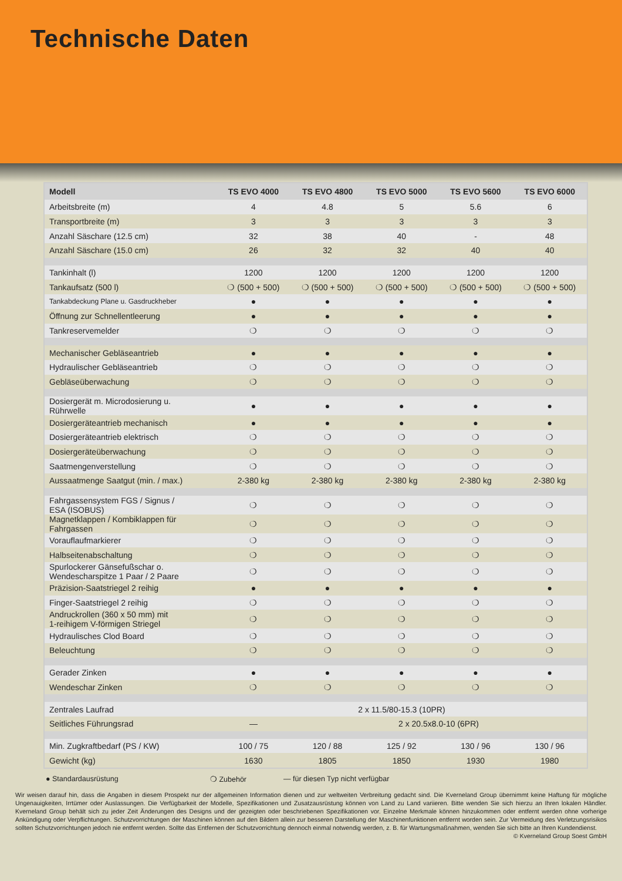Technische Daten
| Modell | TS EVO 4000 | TS EVO 4800 | TS EVO 5000 | TS EVO 5600 | TS EVO 6000 |
| --- | --- | --- | --- | --- | --- |
| Arbeitsbreite (m) | 4 | 4.8 | 5 | 5.6 | 6 |
| Transportbreite (m) | 3 | 3 | 3 | 3 | 3 |
| Anzahl Säschare (12.5 cm) | 32 | 38 | 40 | - | 48 |
| Anzahl Säschare (15.0 cm) | 26 | 32 | 32 | 40 | 40 |
| Tankinhalt (l) | 1200 | 1200 | 1200 | 1200 | 1200 |
| Tankaufsatz (500 l) | ❍ (500 + 500) | ❍ (500 + 500) | ❍ (500 + 500) | ❍ (500 + 500) | ❍ (500 + 500) |
| Tankabdeckung Plane u. Gasdruckheber | ● | ● | ● | ● | ● |
| Öffnung zur Schnellentleerung | ● | ● | ● | ● | ● |
| Tankreservemelder | ❍ | ❍ | ❍ | ❍ | ❍ |
| Mechanischer Gebläseantrieb | ● | ● | ● | ● | ● |
| Hydraulischer Gebläseantrieb | ❍ | ❍ | ❍ | ❍ | ❍ |
| Gebläseüberwachung | ❍ | ❍ | ❍ | ❍ | ❍ |
| Dosiergerät m. Microdosierung u. Rührwelle | ● | ● | ● | ● | ● |
| Dosiergeräteantrieb mechanisch | ● | ● | ● | ● | ● |
| Dosiergeräteantrieb elektrisch | ❍ | ❍ | ❍ | ❍ | ❍ |
| Dosiergeräteüberwachung | ❍ | ❍ | ❍ | ❍ | ❍ |
| Saatmengenverstellung | ❍ | ❍ | ❍ | ❍ | ❍ |
| Aussaatmenge Saatgut (min. / max.) | 2-380 kg | 2-380 kg | 2-380 kg | 2-380 kg | 2-380 kg |
| Fahrgassensystem FGS / Signus / ESA (ISOBUS) | ❍ | ❍ | ❍ | ❍ | ❍ |
| Magnetklappen / Kombiklappen für Fahrgassen | ❍ | ❍ | ❍ | ❍ | ❍ |
| Vorauflaufmarkierer | ❍ | ❍ | ❍ | ❍ | ❍ |
| Halbseitenabschaltung | ❍ | ❍ | ❍ | ❍ | ❍ |
| Spurlockerer Gänsefußschar o. Wendescharspitze 1 Paar / 2 Paare | ❍ | ❍ | ❍ | ❍ | ❍ |
| Präzision-Saatstriegel 2 reihig | ● | ● | ● | ● | ● |
| Finger-Saatstriegel 2 reihig | ❍ | ❍ | ❍ | ❍ | ❍ |
| Andruckrollen (360 x 50 mm) mit 1-reihigem V-förmigen Striegel | ❍ | ❍ | ❍ | ❍ | ❍ |
| Hydraulisches Clod Board | ❍ | ❍ | ❍ | ❍ | ❍ |
| Beleuchtung | ❍ | ❍ | ❍ | ❍ | ❍ |
| Gerader Zinken | ● | ● | ● | ● | ● |
| Wendeschar Zinken | ❍ | ❍ | ❍ | ❍ | ❍ |
| Zentrales Laufrad | 2 x 11.5/80-15.3 (10PR) | | | | |
| Seitliches Führungsrad | — | 2 x 20.5x8.0-10 (6PR) | | | |
| Min. Zugkraftbedarf (PS / KW) | 100 / 75 | 120 / 88 | 125 / 92 | 130 / 96 | 130 / 96 |
| Gewicht (kg) | 1630 | 1805 | 1850 | 1930 | 1980 |
● Standardausrüstung ❍ Zubehör — für diesen Typ nicht verfügbar
Wir weisen darauf hin, dass die Angaben in diesem Prospekt nur der allgemeinen Information dienen und zur weltweiten Verbreitung gedacht sind. Die Kverneland Group übernimmt keine Haftung für mögliche Ungenauigkeiten, Irrtümer oder Auslassungen. Die Verfügbarkeit der Modelle, Spezifikationen und Zusatzausrüstung können von Land zu Land variieren. Bitte wenden Sie sich hierzu an Ihren lokalen Händler. Kverneland Group behält sich zu jeder Zeit Änderungen des Designs und der gezeigten oder beschriebenen Spezifikationen vor. Einzelne Merkmale können hinzukommen oder entfernt werden ohne vorherige Ankündigung oder Verpflichtungen. Schutzvorrichtungen der Maschinen können auf den Bildern allein zur besseren Darstellung der Maschinenfunktionen entfernt worden sein. Zur Vermeidung des Verletzungsrisikos sollten Schutzvorrichtungen jedoch nie entfernt werden. Sollte das Entfernen der Schutzvorrichtung dennoch einmal notwendig werden, z. B. für Wartungsmaßnahmen, wenden Sie sich bitte an Ihren Kundendienst. © Kverneland Group Soest GmbH